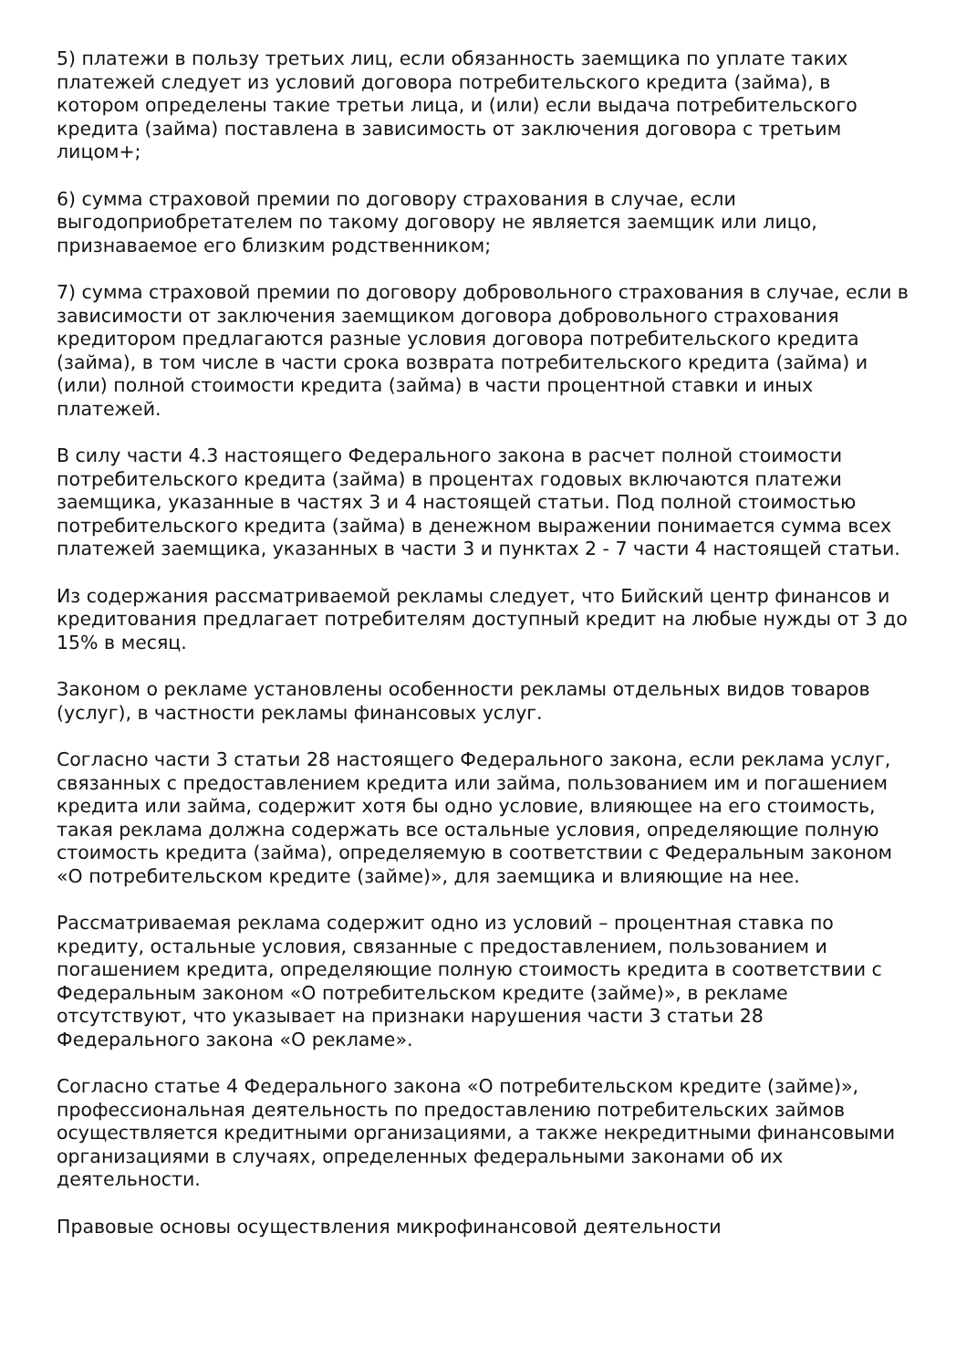5) платежи в пользу третьих лиц, если обязанность заемщика по уплате таких платежей следует из условий договора потребительского кредита (займа), в котором определены такие третьи лица, и (или) если выдача потребительского кредита (займа) поставлена в зависимость от заключения договора с третьим лицом+;
6) сумма страховой премии по договору страхования в случае, если выгодоприобретателем по такому договору не является заемщик или лицо, признаваемое его близким родственником;
7) сумма страховой премии по договору добровольного страхования в случае, если в зависимости от заключения заемщиком договора добровольного страхования кредитором предлагаются разные условия договора потребительского кредита (займа), в том числе в части срока возврата потребительского кредита (займа) и (или) полной стоимости кредита (займа) в части процентной ставки и иных платежей.
В силу части 4.3 настоящего Федерального закона в расчет полной стоимости потребительского кредита (займа) в процентах годовых включаются платежи заемщика, указанные в частях 3 и 4 настоящей статьи. Под полной стоимостью потребительского кредита (займа) в денежном выражении понимается сумма всех платежей заемщика, указанных в части 3 и пунктах 2 - 7 части 4 настоящей статьи.
Из содержания рассматриваемой рекламы следует, что Бийский центр финансов и кредитования предлагает потребителям доступный кредит на любые нужды от 3 до 15% в месяц.
Законом о рекламе установлены особенности рекламы отдельных видов товаров (услуг), в частности рекламы финансовых услуг.
Согласно части 3 статьи 28 настоящего Федерального закона, если реклама услуг, связанных с предоставлением кредита или займа, пользованием им и погашением кредита или займа, содержит хотя бы одно условие, влияющее на его стоимость, такая реклама должна содержать все остальные условия, определяющие полную стоимость кредита (займа), определяемую в соответствии с Федеральным законом «О потребительском кредите (займе)», для заемщика и влияющие на нее.
Рассматриваемая реклама содержит одно из условий – процентная ставка по кредиту, остальные условия, связанные с предоставлением, пользованием и погашением кредита, определяющие полную стоимость кредита в соответствии с Федеральным законом «О потребительском кредите (займе)», в рекламе отсутствуют, что указывает на признаки нарушения части 3 статьи 28 Федерального закона «О рекламе».
Согласно статье 4 Федерального закона «О потребительском кредите (займе)», профессиональная деятельность по предоставлению потребительских займов осуществляется кредитными организациями, а также некредитными финансовыми организациями в случаях, определенных федеральными законами об их деятельности.
Правовые основы осуществления микрофинансовой деятельности